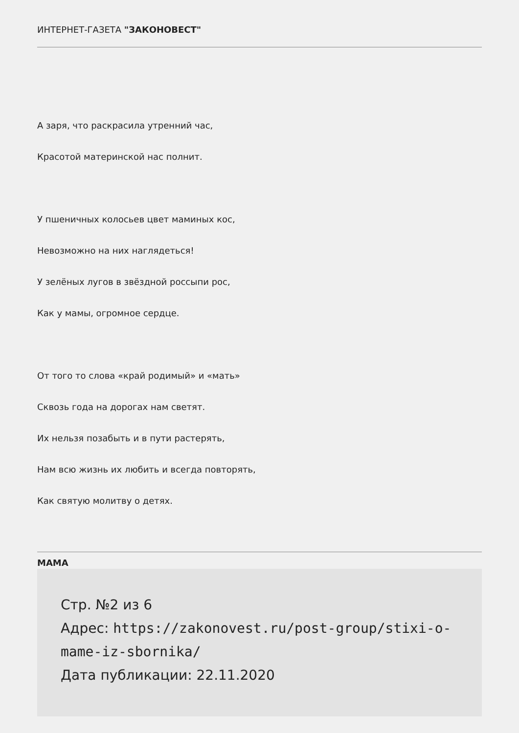ИНТЕРНЕТ-ГАЗЕТА "ЗАКОНОВЕСТ"
А заря, что раскрасила утренний час,
Красотой материнской нас полнит.
У пшеничных колосьев цвет маминых кос,
Невозможно на них наглядеться!
У зелёных лугов в звёздной россыпи рос,
Как у мамы, огромное сердце.
От того то слова «край родимый» и «мать»
Сквозь года на дорогах нам светят.
Их нельзя позабыть и в пути растерять,
Нам всю жизнь их любить и всегда повторять,
Как святую молитву о детях.
МАМА
Стр. №2 из 6
Адрес: https://zakonovest.ru/post-group/stixi-o-mame-iz-sbornika/
Дата публикации: 22.11.2020